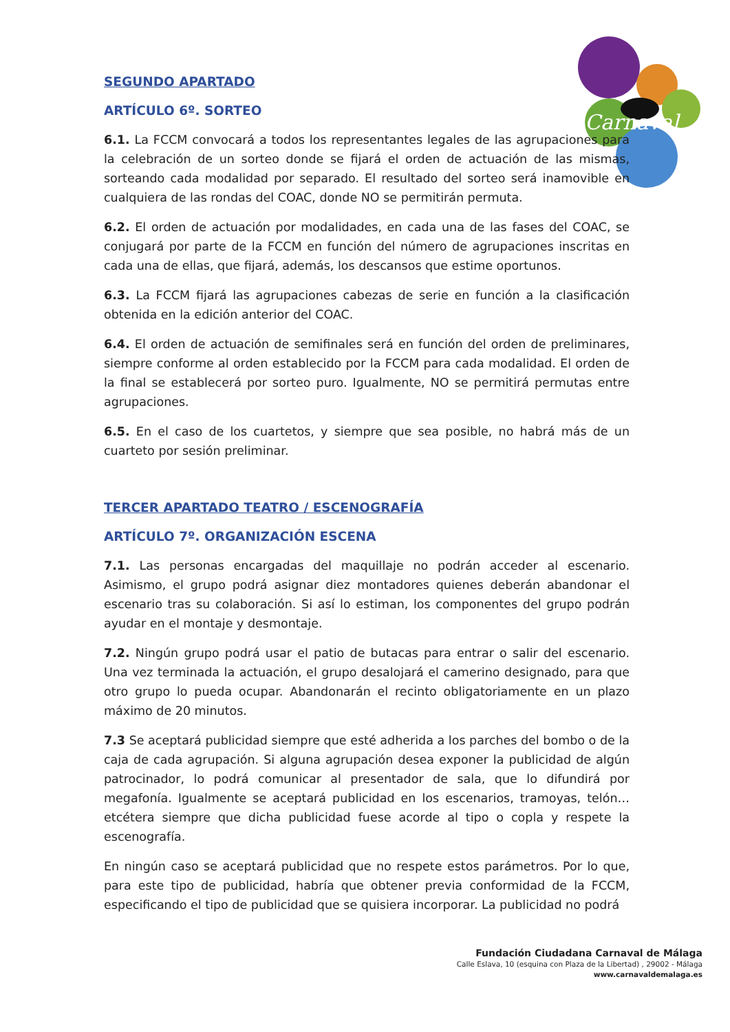Carnaval
SEGUNDO APARTADO
ARTÍCULO 6º. SORTEO
6.1. La FCCM convocará a todos los representantes legales de las agrupaciones para la celebración de un sorteo donde se fijará el orden de actuación de las mismas, sorteando cada modalidad por separado. El resultado del sorteo será inamovible en cualquiera de las rondas del COAC, donde NO se permitirán permuta.
6.2. El orden de actuación por modalidades, en cada una de las fases del COAC, se conjugará por parte de la FCCM en función del número de agrupaciones inscritas en cada una de ellas, que fijará, además, los descansos que estime oportunos.
6.3. La FCCM fijará las agrupaciones cabezas de serie en función a la clasificación obtenida en la edición anterior del COAC.
6.4. El orden de actuación de semifinales será en función del orden de preliminares, siempre conforme al orden establecido por la FCCM para cada modalidad. El orden de la final se establecerá por sorteo puro. Igualmente, NO se permitirá permutas entre agrupaciones.
6.5. En el caso de los cuartetos, y siempre que sea posible, no habrá más de un cuarteto por sesión preliminar.
TERCER APARTADO TEATRO / ESCENOGRAFÍA
ARTÍCULO 7º. ORGANIZACIÓN ESCENA
7.1. Las personas encargadas del maquillaje no podrán acceder al escenario. Asimismo, el grupo podrá asignar diez montadores quienes deberán abandonar el escenario tras su colaboración. Si así lo estiman, los componentes del grupo podrán ayudar en el montaje y desmontaje.
7.2. Ningún grupo podrá usar el patio de butacas para entrar o salir del escenario. Una vez terminada la actuación, el grupo desalojará el camerino designado, para que otro grupo lo pueda ocupar. Abandonarán el recinto obligatoriamente en un plazo máximo de 20 minutos.
7.3 Se aceptará publicidad siempre que esté adherida a los parches del bombo o de la caja de cada agrupación. Si alguna agrupación desea exponer la publicidad de algún patrocinador, lo podrá comunicar al presentador de sala, que lo difundirá por megafonía. Igualmente se aceptará publicidad en los escenarios, tramoyas, telón…etcétera siempre que dicha publicidad fuese acorde al tipo o copla y respete la escenografía.
En ningún caso se aceptará publicidad que no respete estos parámetros. Por lo que, para este tipo de publicidad, habría que obtener previa conformidad de la FCCM, especificando el tipo de publicidad que se quisiera incorporar. La publicidad no podrá
Fundación Ciudadana Carnaval de Málaga
Calle Eslava, 10 (esquina con Plaza de la Libertad) , 29002 - Málaga
www.carnavaldemalaga.es